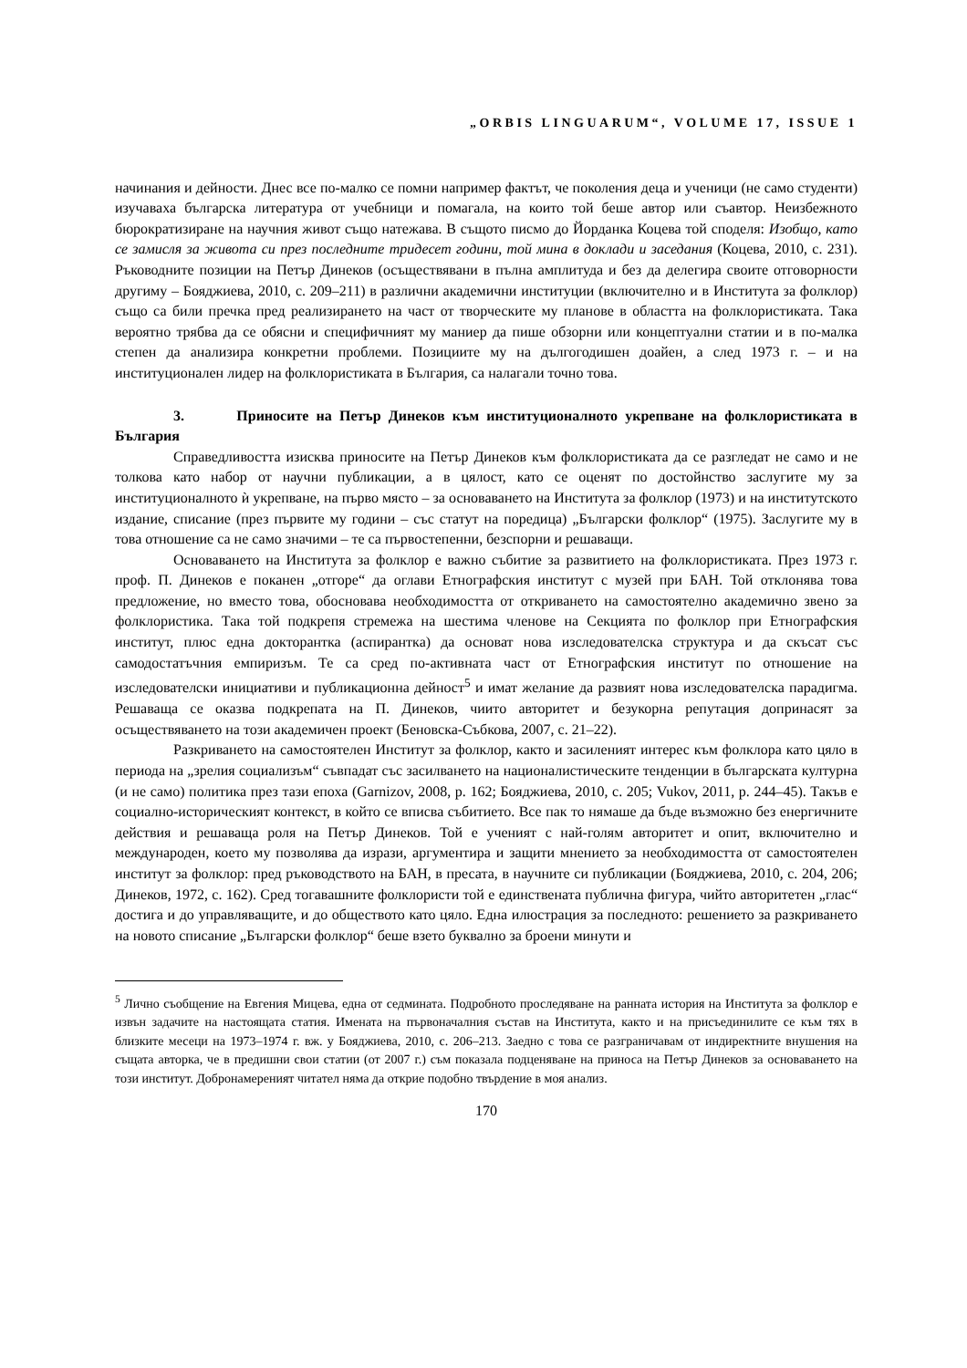„ORBIS LINGUARUM“, VOLUME 17, ISSUE 1
начинания и дейности. Днес все по-малко се помни например фактът, че поколения деца и ученици (не само студенти) изучаваха българска литература от учебници и помагала, на които той беше автор или съавтор. Неизбежното бюрократизиране на научния живот също натежава. В същото писмо до Йорданка Коцева той споделя: Изобщо, като се замисля за живота си през последните тридесет години, той мина в доклади и заседания (Коцева, 2010, с. 231). Ръководните позиции на Петър Динеков (осъществявани в пълна амплитуда и без да делегира своите отговорности другиму – Бояджиева, 2010, с. 209–211) в различни академични институции (включително и в Института за фолклор) също са били пречка пред реализирането на част от творческите му планове в областта на фолклористиката. Така вероятно трябва да се обясни и специфичният му маниер да пише обзорни или концептуални статии и в по-малка степен да анализира конкретни проблеми. Позициите му на дългогодишен доайен, а след 1973 г. – и на институционален лидер на фолклористиката в България, са налагали точно това.
3. Приносите на Петър Динеков към институционалното укрепване на фолклористиката в България
Справедливостта изисква приносите на Петър Динеков към фолклористиката да се разгледат не само и не толкова като набор от научни публикации, а в цялост, като се оценят по достойнство заслугите му за институционалното ѝ укрепване, на първо място – за основаването на Института за фолклор (1973) и на институтското издание, списание (през първите му години – със статут на поредица) „Български фолклор“ (1975). Заслугите му в това отношение са не само значими – те са първостепенни, безспорни и решаващи.
Основаването на Института за фолклор е важно събитие за развитието на фолклористиката. През 1973 г. проф. П. Динеков е поканен „отгоре“ да оглави Етнографския институт с музей при БАН. Той отклонява това предложение, но вместо това, обосновава необходимостта от откриването на самостоятелно академично звено за фолклористика. Така той подкрепя стремежа на шестима членове на Секцията по фолклор при Етнографския институт, плюс една докторантка (аспирантка) да основат нова изследователска структура и да скъсат със самодостатъчния емпиризъм. Те са сред по-активната част от Етнографския институт по отношение на изследователски инициативи и публикационна дейност<sup>5</sup> и имат желание да развият нова изследователска парадигма. Решаваща се оказва подкрепата на П. Динеков, чиито авторитет и безукорна репутация допринасят за осъществяването на този академичен проект (Беновска-Събкова, 2007, с. 21–22).
Разкриването на самостоятелен Институт за фолклор, както и засиленият интерес към фолклора като цяло в периода на „зрелия социализъм“ съвпадат със засилването на националистическите тенденции в българската културна (и не само) политика през тази епоха (Garnizov, 2008, p. 162; Бояджиева, 2010, с. 205; Vukov, 2011, p. 244–45). Такъв е социално-историческият контекст, в който се вписва събитието. Все пак то нямаше да бъде възможно без енергичните действия и решаваща роля на Петър Динеков. Той е ученият с най-голям авторитет и опит, включително и международен, което му позволява да изрази, аргументира и защити мнението за необходимостта от самостоятелен институт за фолклор: пред ръководството на БАН, в пресата, в научните си публикации (Бояджиева, 2010, с. 204, 206; Динеков, 1972, с. 162). Сред тогавашните фолклористи той е единствената публична фигура, чийто авторитетен „глас“ достига и до управляващите, и до обществото като цяло. Една илюстрация за последното: решението за разкриването на новото списание „Български фолклор“ беше взето буквално за броени минути и
<sup>5</sup> Лично съобщение на Евгения Мицева, една от седмината. Подробното проследяване на ранната история на Института за фолклор е извън задачите на настоящата статия. Имената на първоначалния състав на Института, както и на присъединилите се към тях в близките месеци на 1973–1974 г. вж. у Бояджиева, 2010, с. 206–213. Заедно с това се разграничавам от индиректните внушения на същата авторка, че в предишни свои статии (от 2007 г.) съм показала подценяване на приноса на Петър Динеков за основаването на този институт. Добронамереният читател няма да открие подобно твърдение в моя анализ.
170